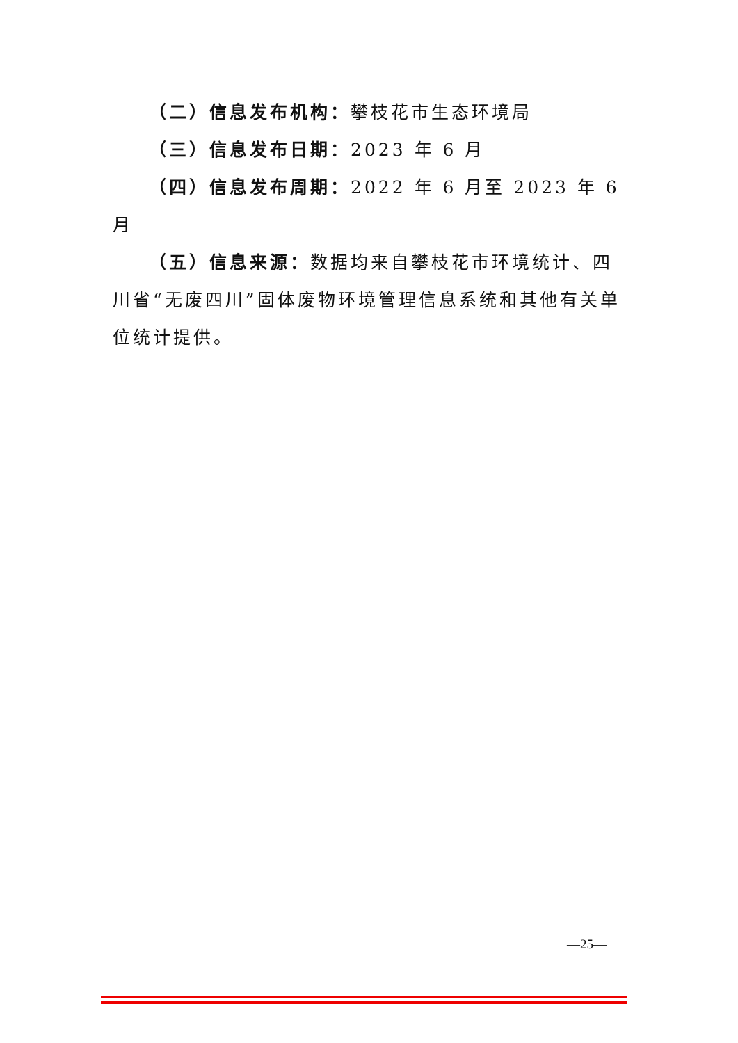（二）信息发布机构：攀枝花市生态环境局
（三）信息发布日期：2023 年 6 月
（四）信息发布周期：2022 年 6 月至 2023 年 6 月
（五）信息来源：数据均来自攀枝花市环境统计、四川省“无废四川”固体废物环境管理信息系统和其他有关单位统计提供。
—25—